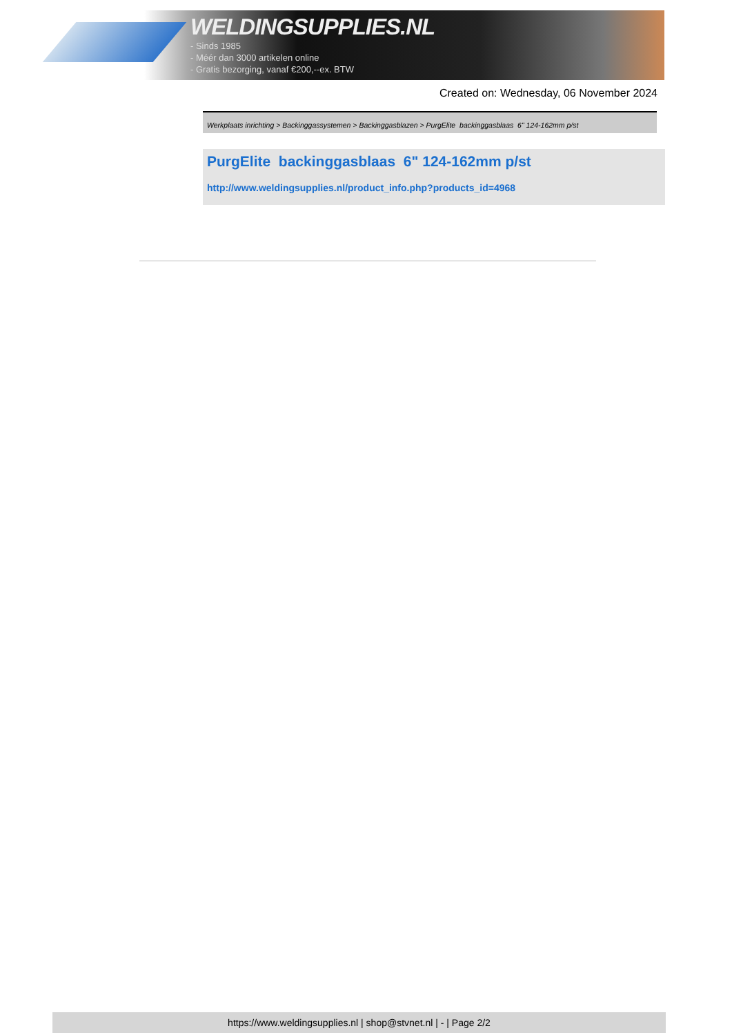WELDINGSUPPLIES.NL
- Sinds 1985
- Méér dan 3000 artikelen online
- Gratis bezorging, vanaf €200,--ex. BTW
Created on: Wednesday, 06 November 2024
Werkplaats inrichting > Backinggassystemen > Backinggasblazen > PurgElite backinggasblaas 6" 124-162mm p/st
PurgElite backinggasblaas 6" 124-162mm p/st
http://www.weldingsupplies.nl/product_info.php?products_id=4968
https://www.weldingsupplies.nl | shop@stvnet.nl | - | Page 2/2